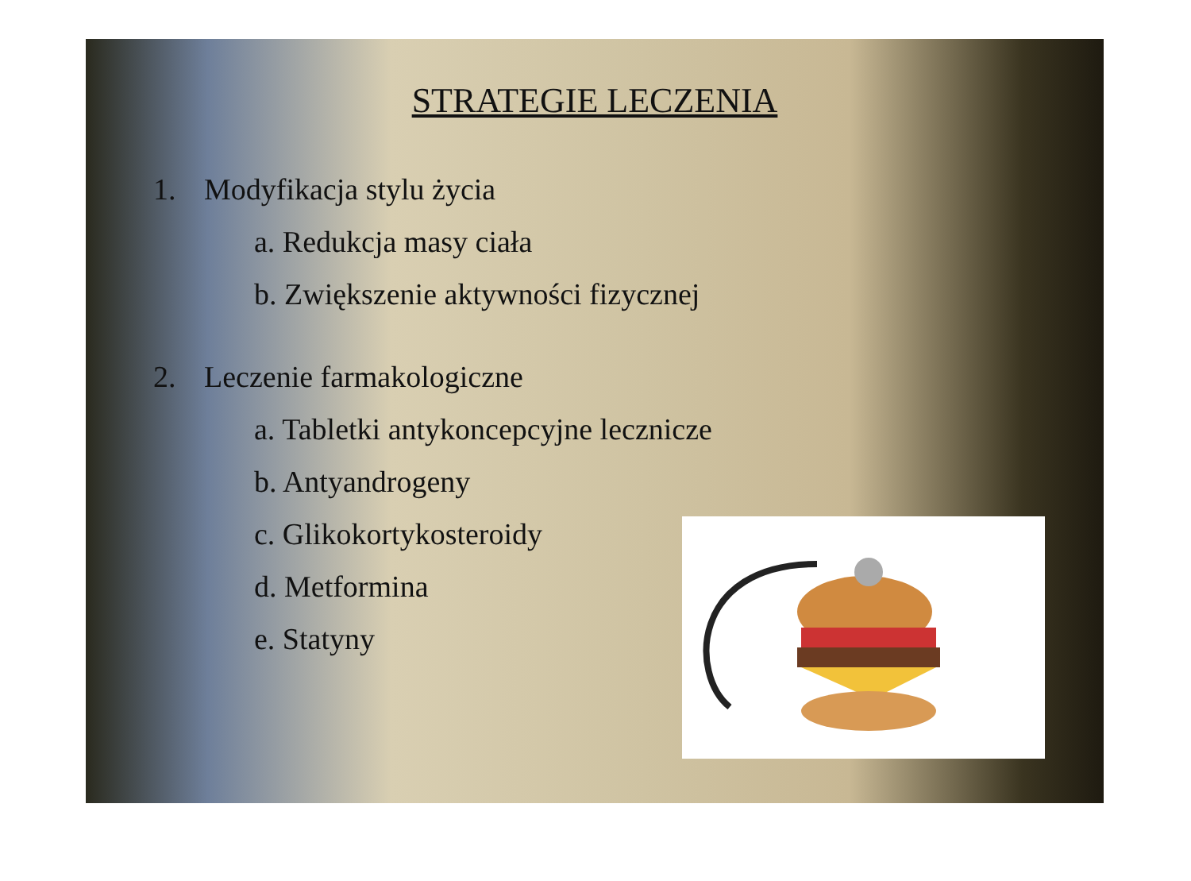STRATEGIE LECZENIA
1. Modyfikacja stylu życia
a. Redukcja masy ciała
b. Zwiększenie aktywności fizycznej
2. Leczenie farmakologiczne
a. Tabletki antykoncepcyjne lecznicze
b. Antyandrogeny
c. Glikokortykosteroidy
d. Metformina
e. Statyny